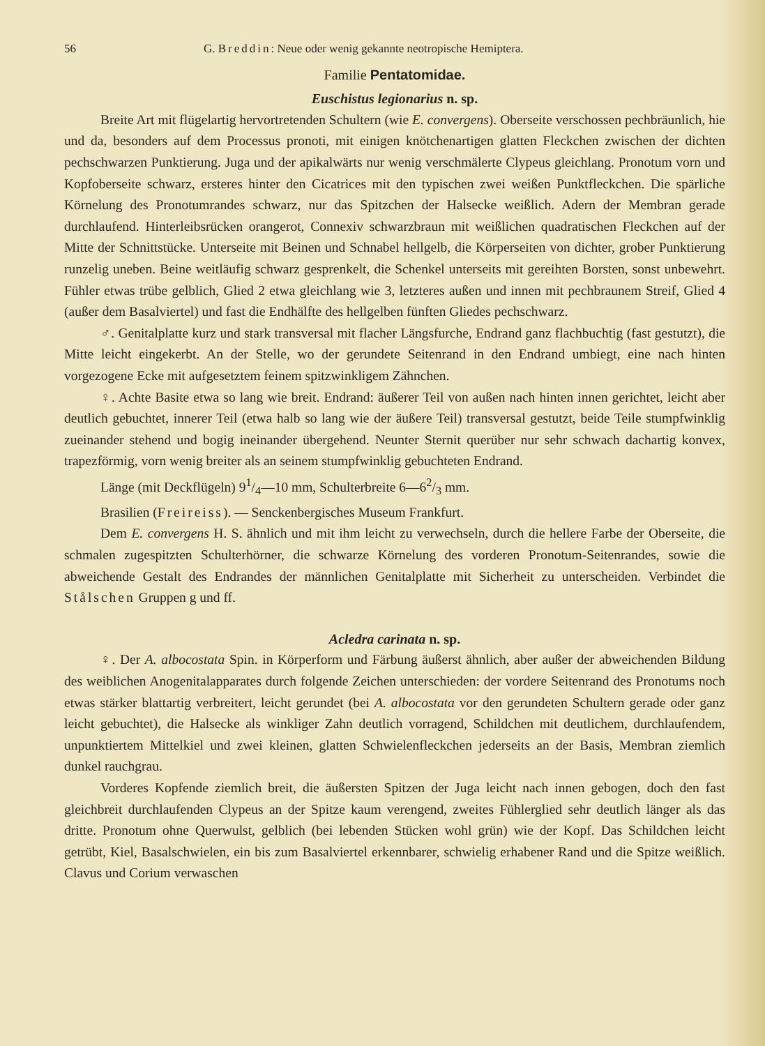56 G. Breddin: Neue oder wenig gekannte neotropische Hemiptera.
Familie Pentatomidae.
Euschistus legionarius n. sp.
Breite Art mit flügelartig hervortretenden Schultern (wie E. convergens). Oberseite verschossen pechbräunlich, hie und da, besonders auf dem Processus pronoti, mit einigen knötchenartigen glatten Fleckchen zwischen der dichten pechschwarzen Punktierung. Juga und der apikalwärts nur wenig verschmälerte Clypeus gleichlang. Pronotum vorn und Kopfoberseite schwarz, ersteres hinter den Cicatrices mit den typischen zwei weißen Punktfleckchen. Die spärliche Körnelung des Pronotumrandes schwarz, nur das Spitzchen der Halsecke weißlich. Adern der Membran gerade durchlaufend. Hinterleibsrücken orangerot, Connexiv schwarzbraun mit weißlichen quadratischen Fleckchen auf der Mitte der Schnittstücke. Unterseite mit Beinen und Schnabel hellgelb, die Körperseiten von dichter, grober Punktierung runzelig uneben. Beine weitläufig schwarz gesprenkelt, die Schenkel unterseits mit gereihten Borsten, sonst unbewehrt. Fühler etwas trübe gelblich, Glied 2 etwa gleichlang wie 3, letzteres außen und innen mit pechbraunem Streif, Glied 4 (außer dem Basalviertel) und fast die Endhälfte des hellgelben fünften Gliedes pechschwarz.
♂. Genitalplatte kurz und stark transversal mit flacher Längsfurche, Endrand ganz flachbuchtig (fast gestutzt), die Mitte leicht eingekerbt. An der Stelle, wo der gerundete Seitenrand in den Endrand umbiegt, eine nach hinten vorgezogene Ecke mit aufgesetztem feinem spitzwinkligem Zähnchen.
♀. Achte Basite etwa so lang wie breit. Endrand: äußerer Teil von außen nach hinten innen gerichtet, leicht aber deutlich gebuchtet, innerer Teil (etwa halb so lang wie der äußere Teil) transversal gestutzt, beide Teile stumpfwinklig zueinander stehend und bogig ineinander übergehend. Neunter Sternit querüber nur sehr schwach dachartig konvex, trapezförmig, vorn wenig breiter als an seinem stumpfwinklig gebuchteten Endrand.
Länge (mit Deckflügeln) 91/4—10 mm, Schulterbreite 6—62/3 mm.
Brasilien (Freireiss). — Senckenbergisches Museum Frankfurt.
Dem E. convergens H. S. ähnlich und mit ihm leicht zu verwechseln, durch die hellere Farbe der Oberseite, die schmalen zugespitzten Schulterhörner, die schwarze Körnelung des vorderen Pronotum-Seitenrandes, sowie die abweichende Gestalt des Endrandes der männlichen Genitalplatte mit Sicherheit zu unterscheiden. Verbindet die Stålschen Gruppen g und ff.
Acledra carinata n. sp.
♀. Der A. albocostata Spin. in Körperform und Färbung äußerst ähnlich, aber außer der abweichenden Bildung des weiblichen Anogenitalapparates durch folgende Zeichen unterschieden: der vordere Seitenrand des Pronotums noch etwas stärker blattartig verbreitert, leicht gerundet (bei A. albocostata vor den gerundeten Schultern gerade oder ganz leicht gebuchtet), die Halsecke als winkliger Zahn deutlich vorragend, Schildchen mit deutlichem, durchlaufendem, unpunktiertem Mittelkiel und zwei kleinen, glatten Schwielenfleckchen jederseits an der Basis, Membran ziemlich dunkel rauchgrau.
Vorderes Kopfende ziemlich breit, die äußersten Spitzen der Juga leicht nach innen gebogen, doch den fast gleichbreit durchlaufenden Clypeus an der Spitze kaum verengend, zweites Fühlerglied sehr deutlich länger als das dritte. Pronotum ohne Querwulst, gelblich (bei lebenden Stücken wohl grün) wie der Kopf. Das Schildchen leicht getrübt, Kiel, Basalschwielen, ein bis zum Basalviertel erkennbarer, schwielig erhabener Rand und die Spitze weißlich. Clavus und Corium verwaschen